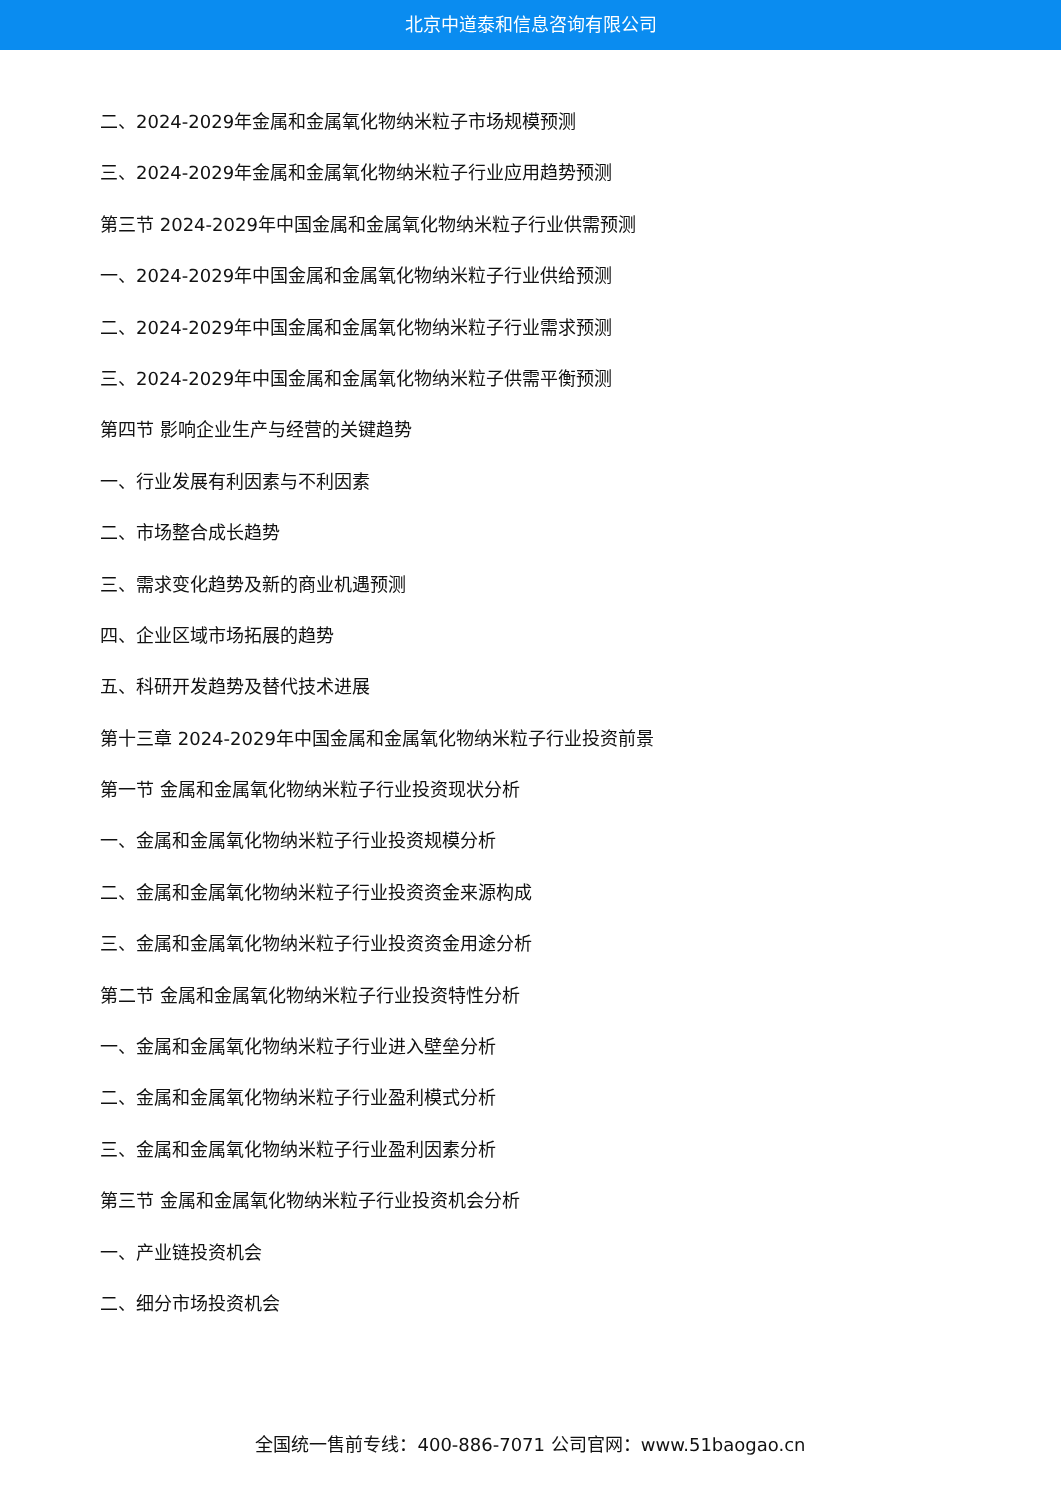北京中道泰和信息咨询有限公司
二、2024-2029年金属和金属氧化物纳米粒子市场规模预测
三、2024-2029年金属和金属氧化物纳米粒子行业应用趋势预测
第三节 2024-2029年中国金属和金属氧化物纳米粒子行业供需预测
一、2024-2029年中国金属和金属氧化物纳米粒子行业供给预测
二、2024-2029年中国金属和金属氧化物纳米粒子行业需求预测
三、2024-2029年中国金属和金属氧化物纳米粒子供需平衡预测
第四节 影响企业生产与经营的关键趋势
一、行业发展有利因素与不利因素
二、市场整合成长趋势
三、需求变化趋势及新的商业机遇预测
四、企业区域市场拓展的趋势
五、科研开发趋势及替代技术进展
第十三章 2024-2029年中国金属和金属氧化物纳米粒子行业投资前景
第一节 金属和金属氧化物纳米粒子行业投资现状分析
一、金属和金属氧化物纳米粒子行业投资规模分析
二、金属和金属氧化物纳米粒子行业投资资金来源构成
三、金属和金属氧化物纳米粒子行业投资资金用途分析
第二节 金属和金属氧化物纳米粒子行业投资特性分析
一、金属和金属氧化物纳米粒子行业进入壁垒分析
二、金属和金属氧化物纳米粒子行业盈利模式分析
三、金属和金属氧化物纳米粒子行业盈利因素分析
第三节 金属和金属氧化物纳米粒子行业投资机会分析
一、产业链投资机会
二、细分市场投资机会
全国统一售前专线：400-886-7071 公司官网：www.51baogao.cn